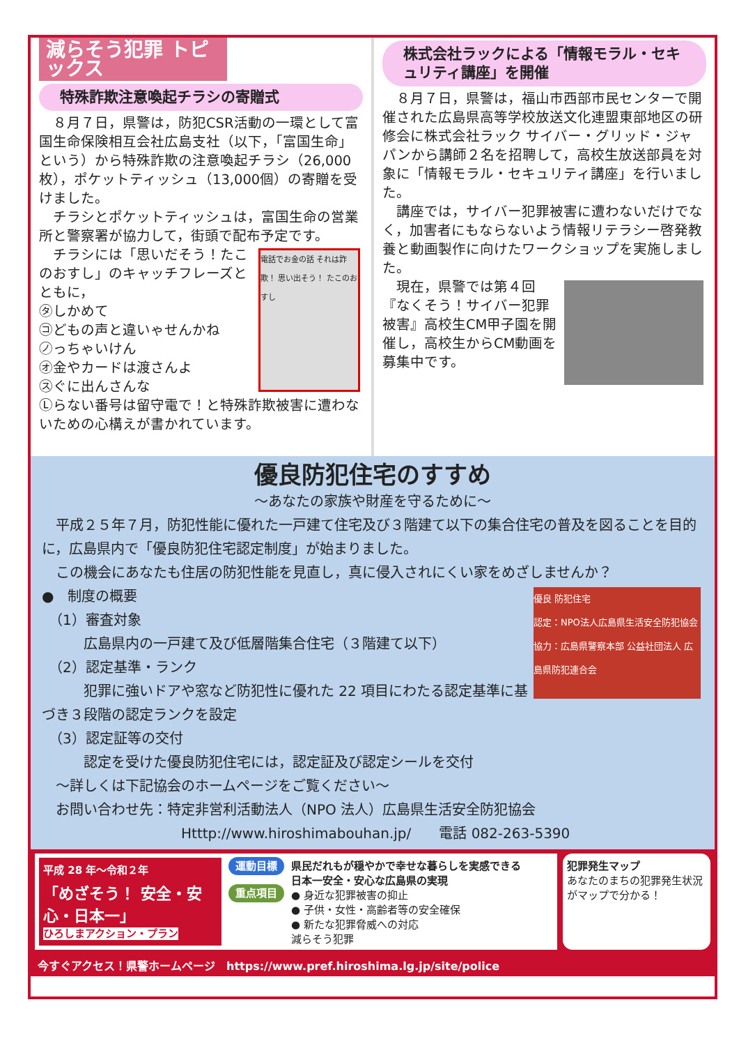減らそう犯罪 トピックス
特殊詐欺注意喚起チラシの寄贈式
　８月７日，県警は，防犯CSR活動の一環として富国生命保険相互会社広島支社（以下，「富国生命」という）から特殊詐欺の注意喚起チラシ（26,000枚），ポケットティッシュ（13,000個）の寄贈を受けました。
　チラシとポケットティッシュは，富国生命の営業所と警察署が協力して，街頭で配布予定です。
電話でお金の話 それは詐欺！ 思い出そう！ たこのおすし
　チラシには「思いだそう！たこのおすし」のキャッチフレーズとともに，
㋟しかめて
㋙どもの声と違いゃせんかね
㋨っちゃいけん
㋔金やカードは渡さんよ
㋜ぐに出んさんな
Ⓛらない番号は留守電で！と特殊詐欺被害に遭わないための心構えが書かれています。
株式会社ラックによる「情報モラル・セキュリティ講座」を開催
　８月７日，県警は，福山市西部市民センターで開催された広島県高等学校放送文化連盟東部地区の研修会に株式会社ラック サイバー・グリッド・ジャパンから講師２名を招聘して，高校生放送部員を対象に「情報モラル・セキュリティ講座」を行いました。
　講座では，サイバー犯罪被害に遭わないだけでなく，加害者にもならないよう情報リテラシー啓発教養と動画製作に向けたワークショップを実施しました。
　現在，県警では第４回『なくそう！サイバー犯罪被害』高校生CM甲子園を開催し，高校生からCM動画を募集中です。
優良防犯住宅のすすめ
～あなたの家族や財産を守るために～
　平成２５年７月，防犯性能に優れた一戸建て住宅及び３階建て以下の集合住宅の普及を図ることを目的に，広島県内で「優良防犯住宅認定制度」が始まりました。
　この機会にあなたも住居の防犯性能を見直し，真に侵入されにくい家をめざしませんか？
優良 防犯住宅
認定：NPO法人広島県生活安全防犯協会
協力：広島県警察本部 公益社団法人 広島県防犯連合会
●　制度の概要
　（1）審査対象
　　　広島県内の一戸建て及び低層階集合住宅（３階建て以下）
　（2）認定基準・ランク
　　　犯罪に強いドアや窓など防犯性に優れた 22 項目にわたる認定基準に基づき３段階の認定ランクを設定
　（3）認定証等の交付
　　　認定を受けた優良防犯住宅には，認定証及び認定シールを交付
　～詳しくは下記協会のホームページをご覧ください～
　お問い合わせ先：特定非営利活動法人（NPO 法人）広島県生活安全防犯協会
Htttp://www.hiroshimabouhan.jp/　　電話 082-263-5390
平成 28 年～令和２年
「めざそう！ 安全・安心・日本一」
ひろしまアクション・プラン
運動目標
重点項目
県民だれもが穏やかで幸せな暮らしを実感できる
日本一安全・安心な広島県の実現
● 身近な犯罪被害の抑止
● 子供・女性・高齢者等の安全確保
● 新たな犯罪脅威への対応
減らそう犯罪
犯罪発生マップ
あなたのまちの犯罪発生状況がマップで分かる！
今すぐアクセス！県警ホームページ　https://www.pref.hiroshima.lg.jp/site/police